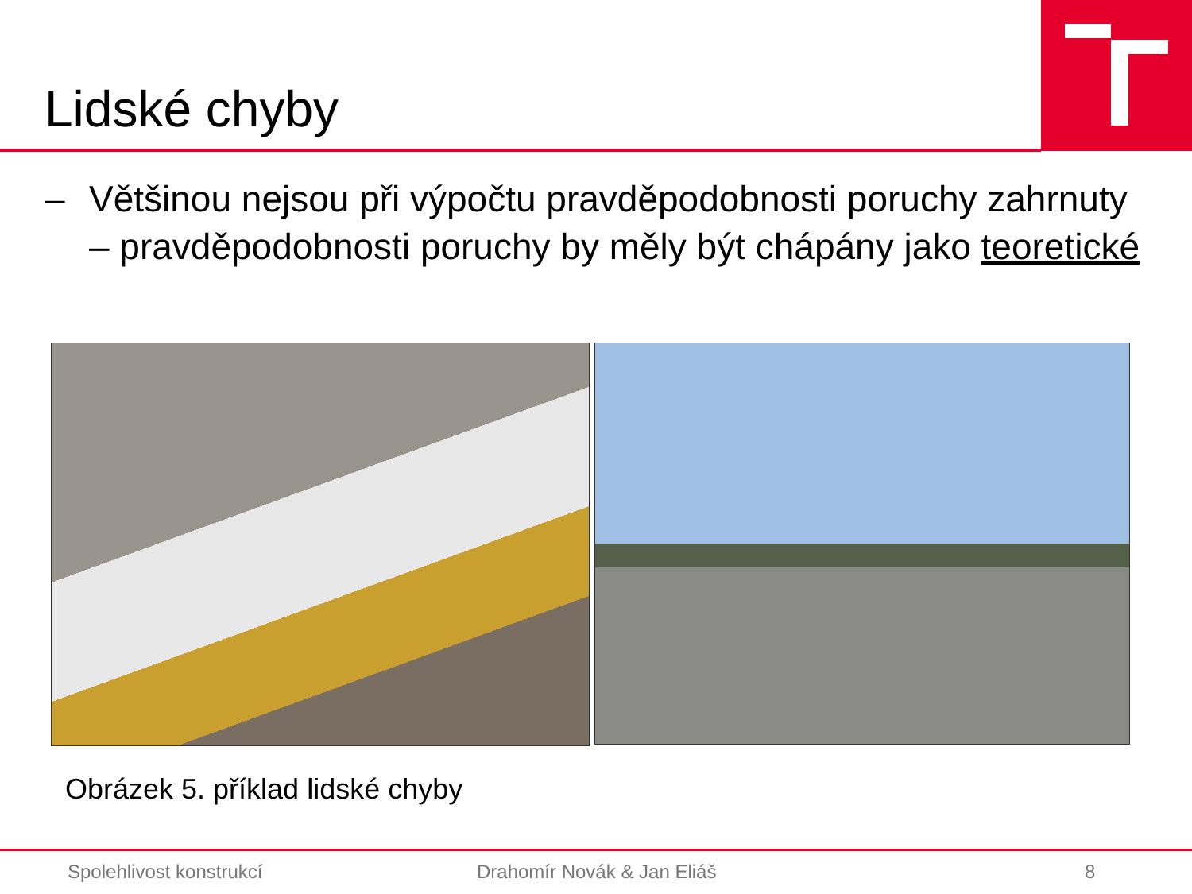Lidské chyby
– Většinou nejsou při výpočtu pravděpodobnosti poruchy zahrnuty – pravděpodobnosti poruchy by měly být chápány jako teoretické
Obrázek 5. příklad lidské chyby
Spolehlivost konstrukcí Drahomír Novák & Jan Eliáš 8